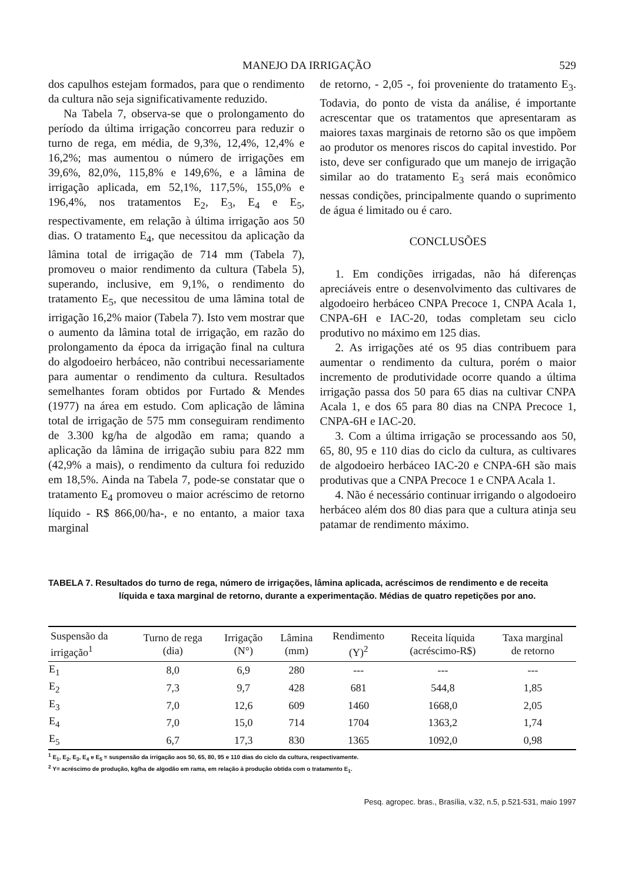MANEJO DA IRRIGAÇÃO 529
dos capulhos estejam formados, para que o rendimento da cultura não seja significativamente reduzido.
Na Tabela 7, observa-se que o prolongamento do período da última irrigação concorreu para reduzir o turno de rega, em média, de 9,3%, 12,4%, 12,4% e 16,2%; mas aumentou o número de irrigações em 39,6%, 82,0%, 115,8% e 149,6%, e a lâmina de irrigação aplicada, em 52,1%, 117,5%, 155,0% e 196,4%, nos tratamentos E<sub>2</sub>, E<sub>3</sub>, E<sub>4</sub> e E<sub>5</sub>, respectivamente, em relação à última irrigação aos 50 dias. O tratamento E<sub>4</sub>, que necessitou da aplicação da lâmina total de irrigação de 714 mm (Tabela 7), promoveu o maior rendimento da cultura (Tabela 5), superando, inclusive, em 9,1%, o rendimento do tratamento E<sub>5</sub>, que necessitou de uma lâmina total de irrigação 16,2% maior (Tabela 7). Isto vem mostrar que o aumento da lâmina total de irrigação, em razão do prolongamento da época da irrigação final na cultura do algodoeiro herbáceo, não contribui necessariamente para aumentar o rendimento da cultura. Resultados semelhantes foram obtidos por Furtado & Mendes (1977) na área em estudo. Com aplicação de lâmina total de irrigação de 575 mm conseguiram rendimento de 3.300 kg/ha de algodão em rama; quando a aplicação da lâmina de irrigação subiu para 822 mm (42,9% a mais), o rendimento da cultura foi reduzido em 18,5%. Ainda na Tabela 7, pode-se constatar que o tratamento E<sub>4</sub> promoveu o maior acréscimo de retorno líquido - R$ 866,00/ha-, e no entanto, a maior taxa marginal
de retorno, - 2,05 -, foi proveniente do tratamento E<sub>3</sub>. Todavia, do ponto de vista da análise, é importante acrescentar que os tratamentos que apresentaram as maiores taxas marginais de retorno são os que impõem ao produtor os menores riscos do capital investido. Por isto, deve ser configurado que um manejo de irrigação similar ao do tratamento E<sub>3</sub> será mais econômico nessas condições, principalmente quando o suprimento de água é limitado ou é caro.
CONCLUSÕES
1. Em condições irrigadas, não há diferenças apreciáveis entre o desenvolvimento das cultivares de algodoeiro herbáceo CNPA Precoce 1, CNPA Acala 1, CNPA-6H e IAC-20, todas completam seu ciclo produtivo no máximo em 125 dias.
2. As irrigações até os 95 dias contribuem para aumentar o rendimento da cultura, porém o maior incremento de produtividade ocorre quando a última irrigação passa dos 50 para 65 dias na cultivar CNPA Acala 1, e dos 65 para 80 dias na CNPA Precoce 1, CNPA-6H e IAC-20.
3. Com a última irrigação se processando aos 50, 65, 80, 95 e 110 dias do ciclo da cultura, as cultivares de algodoeiro herbáceo IAC-20 e CNPA-6H são mais produtivas que a CNPA Precoce 1 e CNPA Acala 1.
4. Não é necessário continuar irrigando o algodoeiro herbáceo além dos 80 dias para que a cultura atinja seu patamar de rendimento máximo.
TABELA 7. Resultados do turno de rega, número de irrigações, lâmina aplicada, acréscimos de rendimento e de receita líquida e taxa marginal de retorno, durante a experimentação. Médias de quatro repetições por ano.
| Suspensão da irrigação<sup>1</sup> | Turno de rega (dia) | Irrigação (N°) | Lâmina (mm) | Rendimento (Y)<sup>2</sup> | Receita líquida (acréscimo-R$) | Taxa marginal de retorno |
| --- | --- | --- | --- | --- | --- | --- |
| E<sub>1</sub> | 8,0 | 6,9 | 280 | --- | --- | --- |
| E<sub>2</sub> | 7,3 | 9,7 | 428 | 681 | 544,8 | 1,85 |
| E<sub>3</sub> | 7,0 | 12,6 | 609 | 1460 | 1668,0 | 2,05 |
| E<sub>4</sub> | 7,0 | 15,0 | 714 | 1704 | 1363,2 | 1,74 |
| E<sub>5</sub> | 6,7 | 17,3 | 830 | 1365 | 1092,0 | 0,98 |
<sup>1</sup> E<sub>1</sub>, E<sub>2</sub>, E<sub>3</sub>, E<sub>4</sub> e E<sub>5</sub> = suspensão da irrigação aos 50, 65, 80, 95 e 110 dias do ciclo da cultura, respectivamente.
<sup>2</sup> Y= acréscimo de produção, kg/ha de algodão em rama, em relação à produção obtida com o tratamento E<sub>1</sub>.
Pesq. agropec. bras., Brasília, v.32, n.5, p.521-531, maio 1997